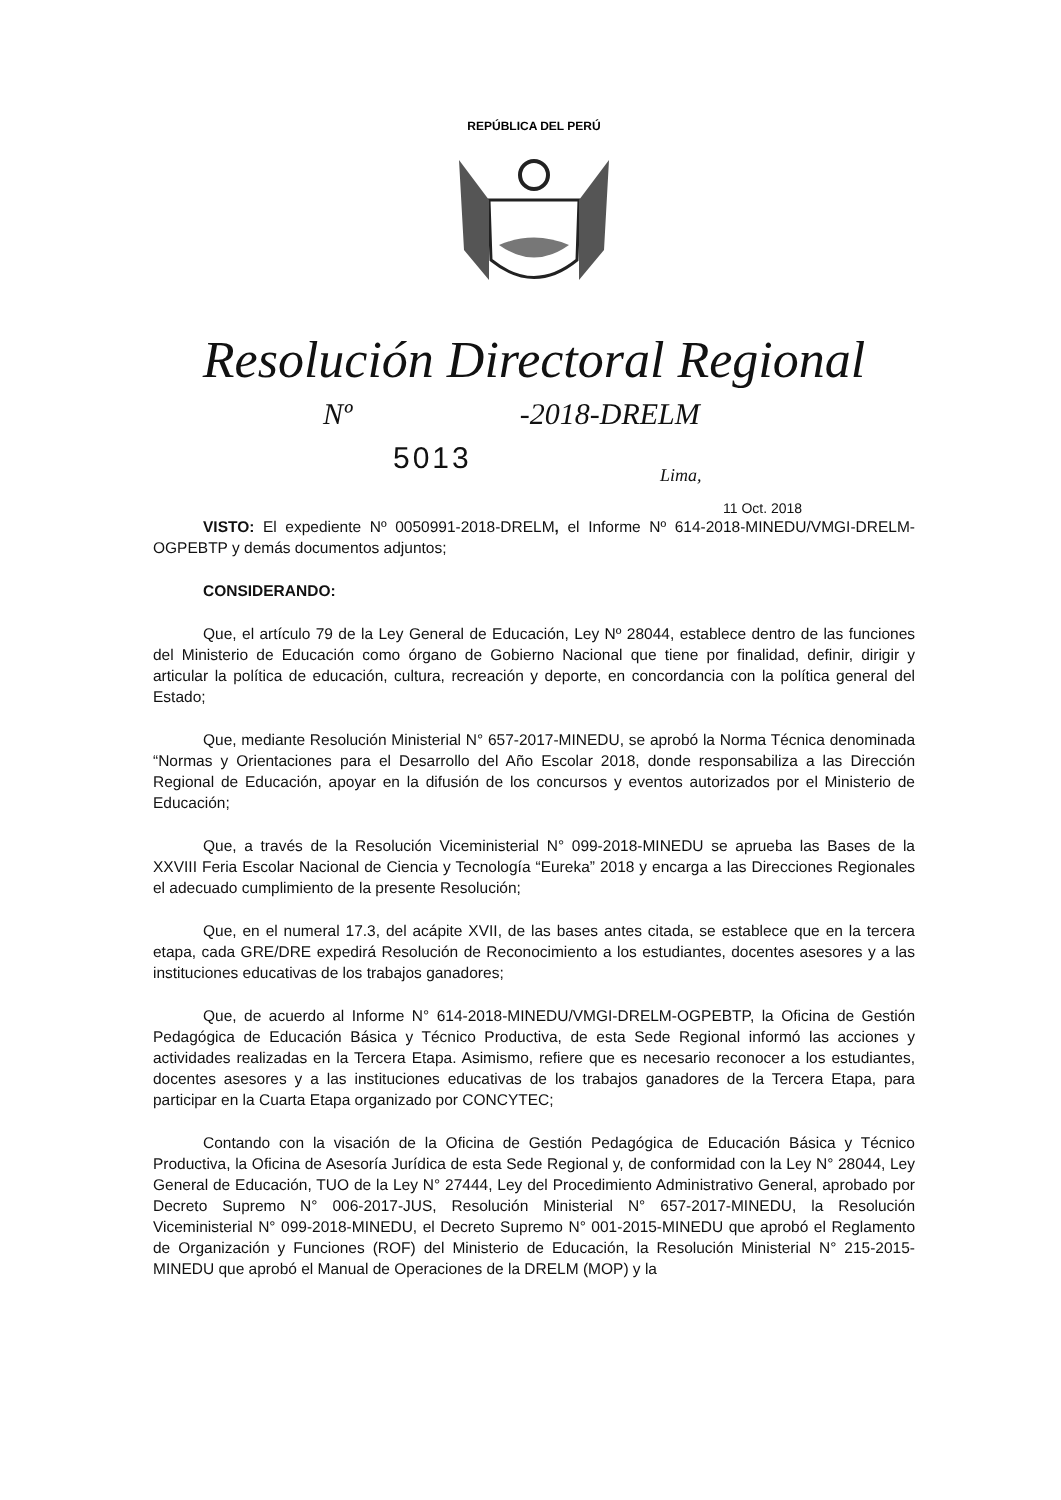REPÚBLICA DEL PERÚ
Resolución Directoral Regional
Nº -2018-DRELM
5013
Lima,
11 Oct. 2018
VISTO: El expediente Nº 0050991-2018-DRELM, el Informe Nº 614-2018-MINEDU/VMGI-DRELM-OGPEBTP y demás documentos adjuntos;
CONSIDERANDO:
Que, el artículo 79 de la Ley General de Educación, Ley Nº 28044, establece dentro de las funciones del Ministerio de Educación como órgano de Gobierno Nacional que tiene por finalidad, definir, dirigir y articular la política de educación, cultura, recreación y deporte, en concordancia con la política general del Estado;
Que, mediante Resolución Ministerial N° 657-2017-MINEDU, se aprobó la Norma Técnica denominada “Normas y Orientaciones para el Desarrollo del Año Escolar 2018, donde responsabiliza a las Dirección Regional de Educación, apoyar en la difusión de los concursos y eventos autorizados por el Ministerio de Educación;
Que, a través de la Resolución Viceministerial N° 099-2018-MINEDU se aprueba las Bases de la XXVIII Feria Escolar Nacional de Ciencia y Tecnología “Eureka” 2018 y encarga a las Direcciones Regionales el adecuado cumplimiento de la presente Resolución;
Que, en el numeral 17.3, del acápite XVII, de las bases antes citada, se establece que en la tercera etapa, cada GRE/DRE expedirá Resolución de Reconocimiento a los estudiantes, docentes asesores y a las instituciones educativas de los trabajos ganadores;
Que, de acuerdo al Informe N° 614-2018-MINEDU/VMGI-DRELM-OGPEBTP, la Oficina de Gestión Pedagógica de Educación Básica y Técnico Productiva, de esta Sede Regional informó las acciones y actividades realizadas en la Tercera Etapa. Asimismo, refiere que es necesario reconocer a los estudiantes, docentes asesores y a las instituciones educativas de los trabajos ganadores de la Tercera Etapa, para participar en la Cuarta Etapa organizado por CONCYTEC;
Contando con la visación de la Oficina de Gestión Pedagógica de Educación Básica y Técnico Productiva, la Oficina de Asesoría Jurídica de esta Sede Regional y, de conformidad con la Ley N° 28044, Ley General de Educación, TUO de la Ley N° 27444, Ley del Procedimiento Administrativo General, aprobado por Decreto Supremo N° 006-2017-JUS, Resolución Ministerial N° 657-2017-MINEDU, la Resolución Viceministerial N° 099-2018-MINEDU, el Decreto Supremo N° 001-2015-MINEDU que aprobó el Reglamento de Organización y Funciones (ROF) del Ministerio de Educación, la Resolución Ministerial N° 215-2015-MINEDU que aprobó el Manual de Operaciones de la DRELM (MOP) y la